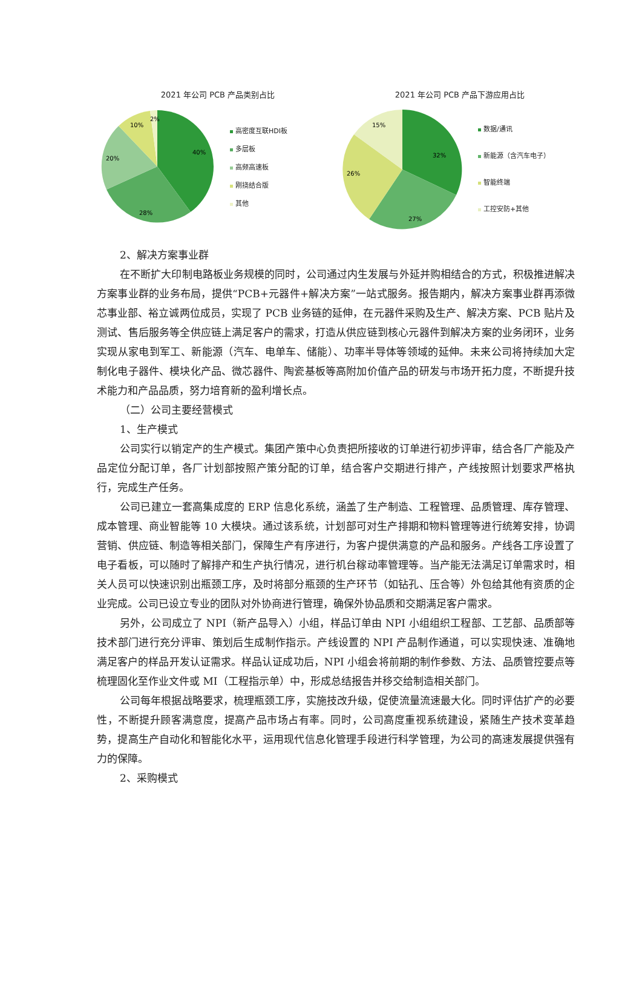2021 年公司 PCB 产品类别占比
40%
28%
20%
10%
2%
高密度互联HDI板
多层板
高频高速板
刚挠结合版
其他
2021 年公司 PCB 产品下游应用占比
32%
27%
26%
15%
数据/通讯
新能源（含汽车电子）
智能终端
工控安防+其他
2、解决方案事业群
在不断扩大印制电路板业务规模的同时，公司通过内生发展与外延并购相结合的方式，积极推进解决方案事业群的业务布局，提供“PCB+元器件+解决方案”一站式服务。报告期内，解决方案事业群再添微芯事业部、裕立诚两位成员，实现了 PCB 业务链的延伸，在元器件采购及生产、解决方案、PCB 贴片及测试、售后服务等全供应链上满足客户的需求，打造从供应链到核心元器件到解决方案的业务闭环，业务实现从家电到军工、新能源（汽车、电单车、储能）、功率半导体等领域的延伸。未来公司将持续加大定制化电子器件、模块化产品、微芯器件、陶瓷基板等高附加价值产品的研发与市场开拓力度，不断提升技术能力和产品品质，努力培育新的盈利增长点。
（二）公司主要经营模式
1、生产模式
公司实行以销定产的生产模式。集团产策中心负责把所接收的订单进行初步评审，结合各厂产能及产品定位分配订单，各厂计划部按照产策分配的订单，结合客户交期进行排产，产线按照计划要求严格执行，完成生产任务。
公司已建立一套高集成度的 ERP 信息化系统，涵盖了生产制造、工程管理、品质管理、库存管理、成本管理、商业智能等 10 大模块。通过该系统，计划部可对生产排期和物料管理等进行统筹安排，协调营销、供应链、制造等相关部门，保障生产有序进行，为客户提供满意的产品和服务。产线各工序设置了电子看板，可以随时了解排产和生产执行情况，进行机台稼动率管理等。当产能无法满足订单需求时，相关人员可以快速识别出瓶颈工序，及时将部分瓶颈的生产环节（如钻孔、压合等）外包给其他有资质的企业完成。公司已设立专业的团队对外协商进行管理，确保外协品质和交期满足客户需求。
另外，公司成立了 NPI（新产品导入）小组，样品订单由 NPI 小组组织工程部、工艺部、品质部等技术部门进行充分评审、策划后生成制作指示。产线设置的 NPI 产品制作通道，可以实现快速、准确地满足客户的样品开发认证需求。样品认证成功后，NPI 小组会将前期的制作参数、方法、品质管控要点等梳理固化至作业文件或 MI（工程指示单）中，形成总结报告并移交给制造相关部门。
公司每年根据战略要求，梳理瓶颈工序，实施技改升级，促使流量流速最大化。同时评估扩产的必要性，不断提升顾客满意度，提高产品市场占有率。同时，公司高度重视系统建设，紧随生产技术变革趋势，提高生产自动化和智能化水平，运用现代信息化管理手段进行科学管理，为公司的高速发展提供强有力的保障。
2、采购模式